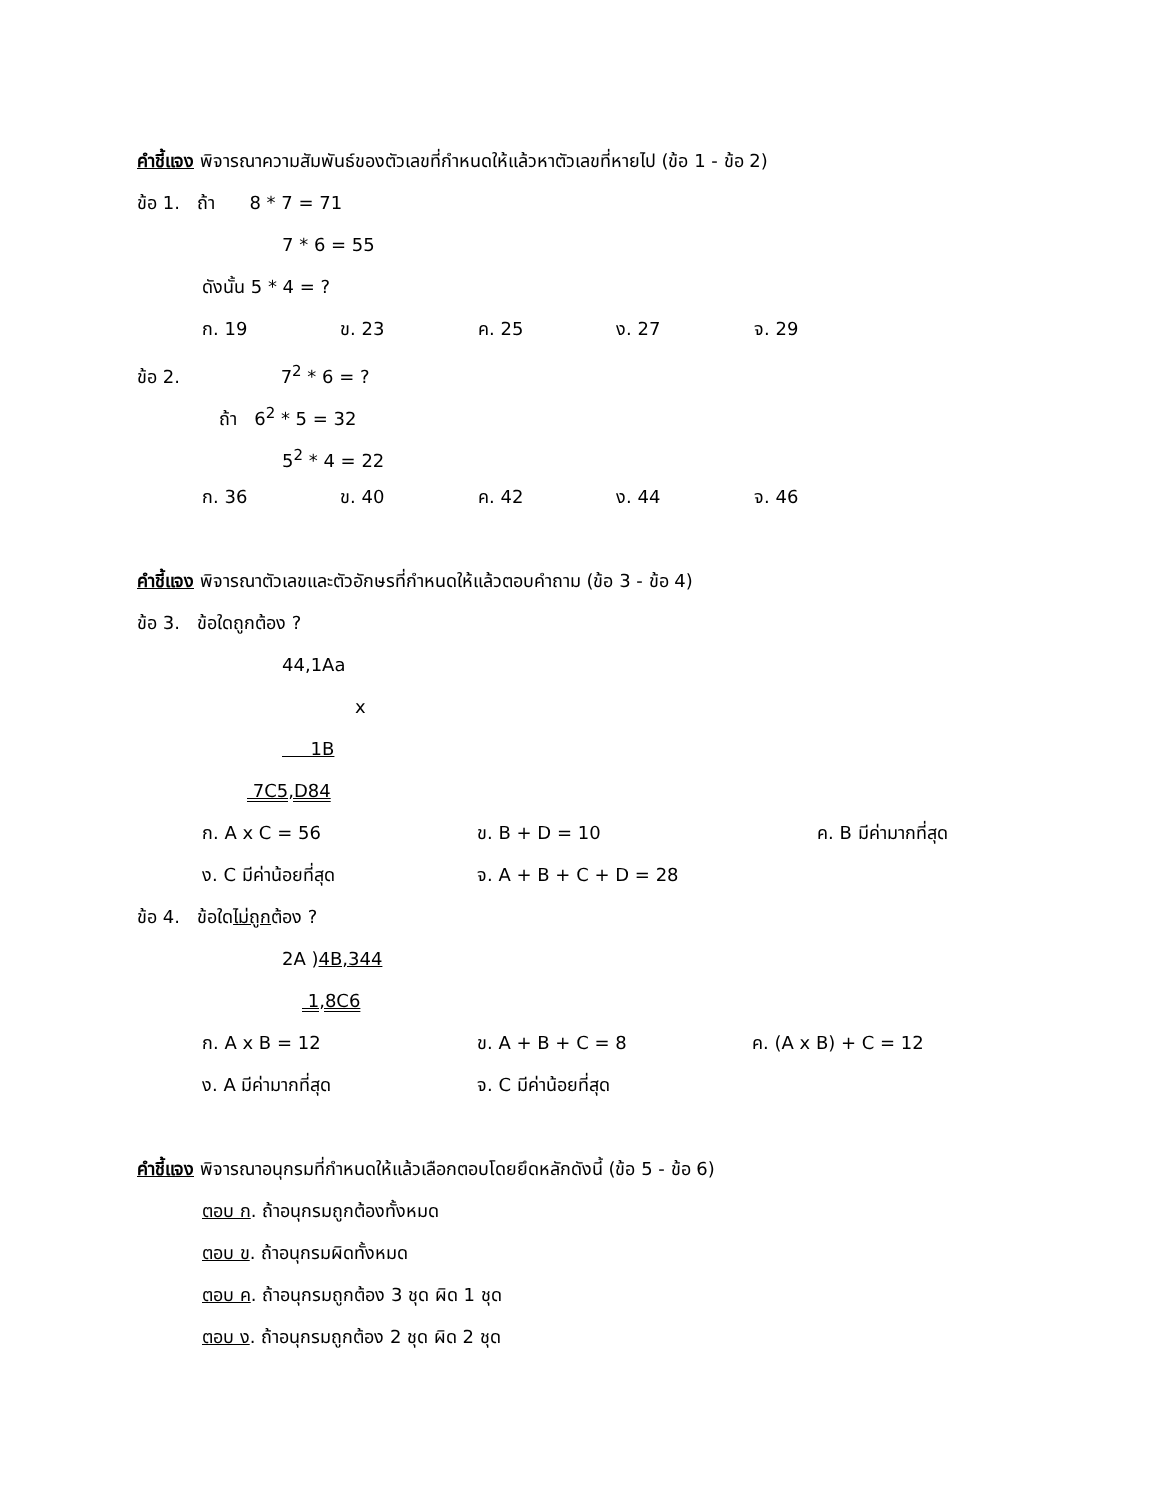คำชี้แจง พิจารณาความสัมพันธ์ของตัวเลขที่กำหนดให้แล้วหาตัวเลขที่หายไป (ข้อ 1 - ข้อ 2)
ข้อ 1. ถ้า 8 * 7 = 71
7 * 6 = 55
ดังนั้น 5 * 4 = ?
ก. 19 ข. 23 ค. 25 ง. 27 จ. 29
ข้อ 2. 7<sup>2</sup> * 6 = ?
ถ้า 6<sup>2</sup> * 5 = 32
5<sup>2</sup> * 4 = 22
ก. 36 ข. 40 ค. 42 ง. 44 จ. 46
คำชี้แจง พิจารณาตัวเลขและตัวอักษรที่กำหนดให้แล้วตอบคำถาม (ข้อ 3 - ข้อ 4)
ข้อ 3. ข้อใดถูกต้อง ?
44,1Aa
x
1B
7C5,D84
ก. A x C = 56 ข. B + D = 10 ค. B มีค่ามากที่สุด
ง. C มีค่าน้อยที่สุด จ. A + B + C + D = 28
ข้อ 4. ข้อใดไม่ถูกต้อง ?
2A )4B,344
1,8C6
ก. A x B = 12 ข. A + B + C = 8 ค. (A x B) + C = 12
ง. A มีค่ามากที่สุด จ. C มีค่าน้อยที่สุด
คำชี้แจง พิจารณาอนุกรมที่กำหนดให้แล้วเลือกตอบโดยยึดหลักดังนี้ (ข้อ 5 - ข้อ 6)
ตอบ ก. ถ้าอนุกรมถูกต้องทั้งหมด
ตอบ ข. ถ้าอนุกรมผิดทั้งหมด
ตอบ ค. ถ้าอนุกรมถูกต้อง 3 ชุด ผิด 1 ชุด
ตอบ ง. ถ้าอนุกรมถูกต้อง 2 ชุด ผิด 2 ชุด